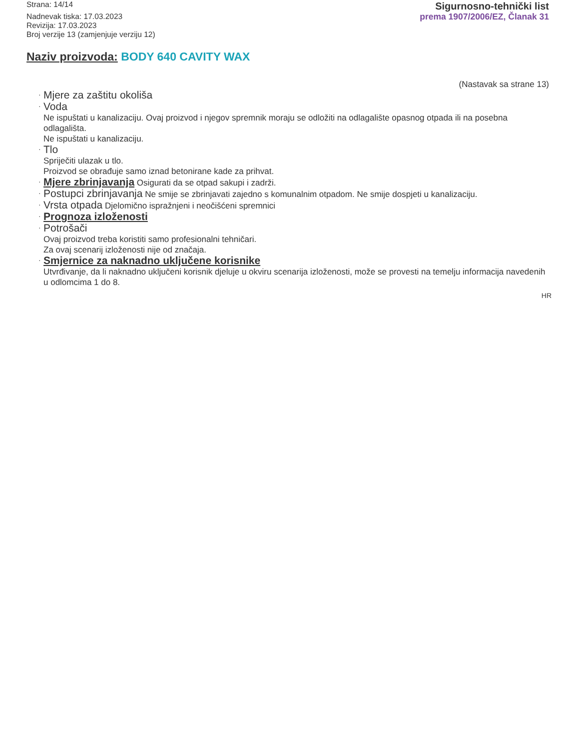Strana: 14/14
Nadnevak tiska: 17.03.2023
Revizija: 17.03.2023
Broj verzije 13 (zamjenjuje verziju 12)
Sigurnosno-tehnički list
prema 1907/2006/EZ, Članak 31
Naziv proizvoda: BODY 640 CAVITY WAX
(Nastavak sa strane 13)
· Mjere za zaštitu okoliša
· Voda
Ne ispuštati u kanalizaciju. Ovaj proizvod i njegov spremnik moraju se odložiti na odlagalište opasnog otpada ili na posebna odlagališta.
Ne ispuštati u kanalizaciju.
· Tlo
Spriječiti ulazak u tlo.
Proizvod se obrađuje samo iznad betonirane kade za prihvat.
· Mjere zbrinjavanja Osigurati da se otpad sakupi i zadrži.
· Postupci zbrinjavanja Ne smije se zbrinjavati zajedno s komunalnim otpadom. Ne smije dospjeti u kanalizaciju.
· Vrsta otpada Djelomično ispražnjeni i neočišćeni spremnici
· Prognoza izloženosti
· Potrošači
Ovaj proizvod treba koristiti samo profesionalni tehničari.
Za ovaj scenarij izloženosti nije od značaja.
· Smjernice za naknadno uključene korisnike
Utvrđivanje, da li naknadno uključeni korisnik djeluje u okviru scenarija izloženosti, može se provesti na temelju informacija navedenih u odlomcima 1 do 8.
HR